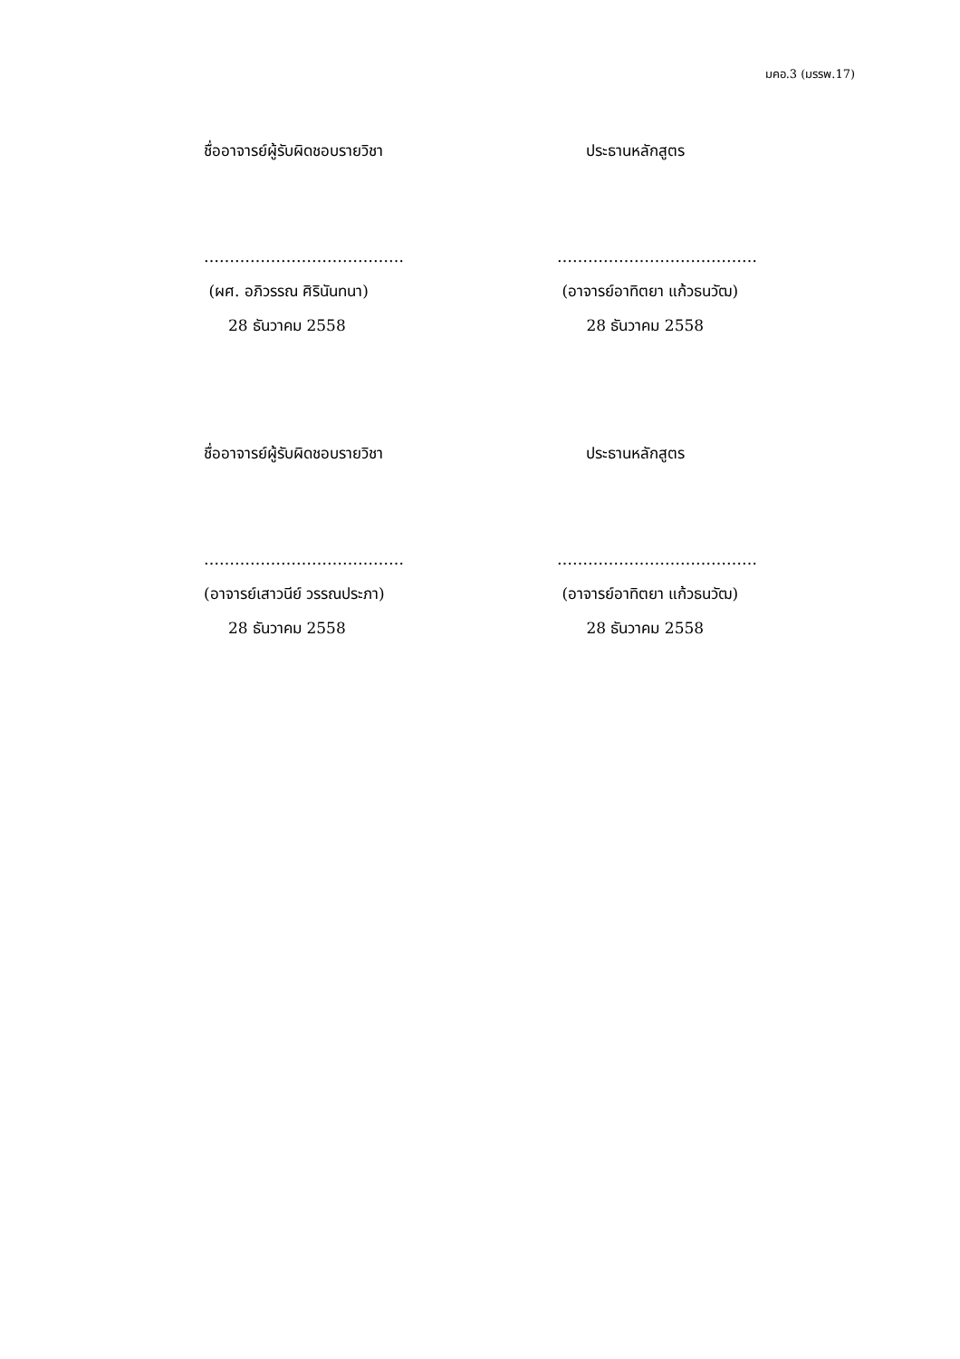มคอ.3 (มรรพ.17)
ชื่ออาจารย์ผู้รับผิดชอบรายวิชา
…………………………………
(ผศ. อภิวรรณ ศิรินันทนา)
28 ธันวาคม 2558
ประธานหลักสูตร
…………………………………
(อาจารย์อาทิตยา แก้วธนวัฒ)
28 ธันวาคม 2558
ชื่ออาจารย์ผู้รับผิดชอบรายวิชา
…………………………………
(อาจารย์เสาวนีย์ วรรณประภา)
28 ธันวาคม 2558
ประธานหลักสูตร
…………………………………
(อาจารย์อาทิตยา แก้วธนวัฒ)
28 ธันวาคม 2558